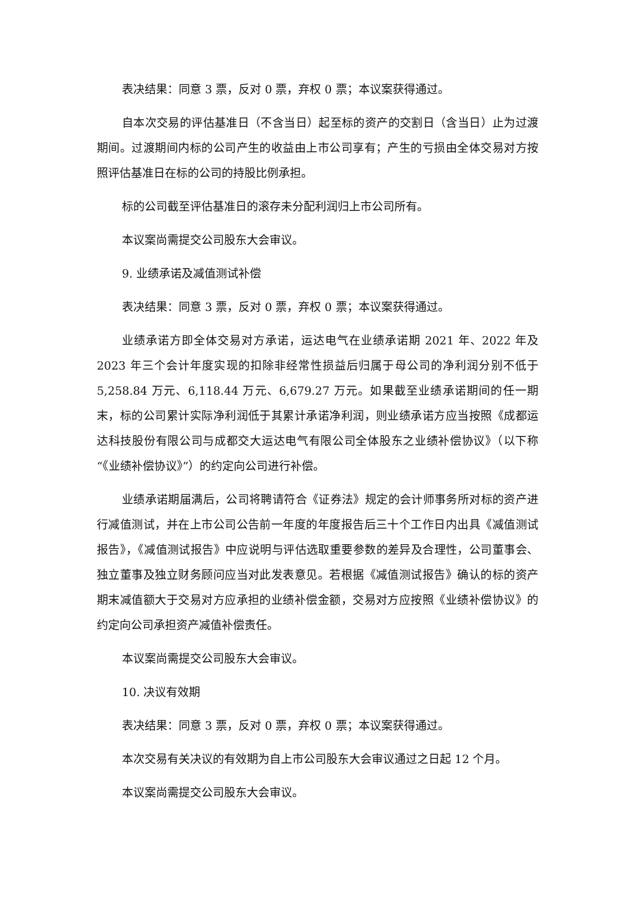表决结果：同意 3 票，反对 0 票，弃权 0 票；本议案获得通过。
自本次交易的评估基准日（不含当日）起至标的资产的交割日（含当日）止为过渡期间。过渡期间内标的公司产生的收益由上市公司享有；产生的亏损由全体交易对方按照评估基准日在标的公司的持股比例承担。
标的公司截至评估基准日的滚存未分配利润归上市公司所有。
本议案尚需提交公司股东大会审议。
9. 业绩承诺及减值测试补偿
表决结果：同意 3 票，反对 0 票，弃权 0 票；本议案获得通过。
业绩承诺方即全体交易对方承诺，运达电气在业绩承诺期 2021 年、2022 年及 2023 年三个会计年度实现的扣除非经常性损益后归属于母公司的净利润分别不低于 5,258.84 万元、6,118.44 万元、6,679.27 万元。如果截至业绩承诺期间的任一期末，标的公司累计实际净利润低于其累计承诺净利润，则业绩承诺方应当按照《成都运达科技股份有限公司与成都交大运达电气有限公司全体股东之业绩补偿协议》（以下称“《业绩补偿协议》”）的约定向公司进行补偿。
业绩承诺期届满后，公司将聘请符合《证券法》规定的会计师事务所对标的资产进行减值测试，并在上市公司公告前一年度的年度报告后三十个工作日内出具《减值测试报告》，《减值测试报告》中应说明与评估选取重要参数的差异及合理性，公司董事会、独立董事及独立财务顾问应当对此发表意见。若根据《减值测试报告》确认的标的资产期末减值额大于交易对方应承担的业绩补偿金额，交易对方应按照《业绩补偿协议》的约定向公司承担资产减值补偿责任。
本议案尚需提交公司股东大会审议。
10. 决议有效期
表决结果：同意 3 票，反对 0 票，弃权 0 票；本议案获得通过。
本次交易有关决议的有效期为自上市公司股东大会审议通过之日起 12 个月。
本议案尚需提交公司股东大会审议。